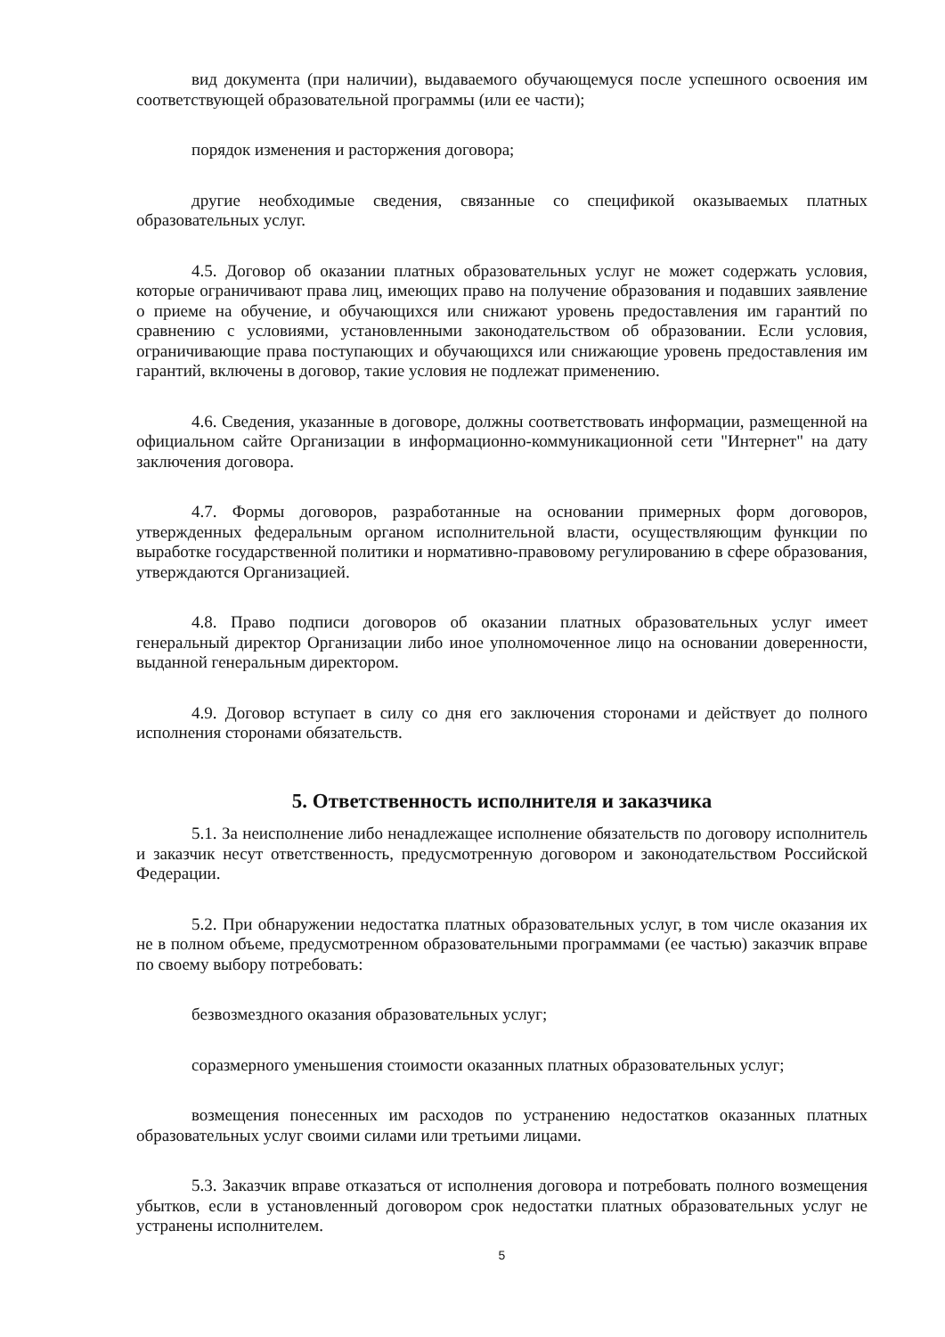вид документа (при наличии), выдаваемого обучающемуся после успешного освоения им соответствующей образовательной программы (или ее части);
порядок изменения и расторжения договора;
другие необходимые сведения, связанные со спецификой оказываемых платных образовательных услуг.
4.5. Договор об оказании платных образовательных услуг не может содержать условия, которые ограничивают права лиц, имеющих право на получение образования и подавших заявление о приеме на обучение, и обучающихся или снижают уровень предоставления им гарантий по сравнению с условиями, установленными законодательством об образовании. Если условия, ограничивающие права поступающих и обучающихся или снижающие уровень предоставления им гарантий, включены в договор, такие условия не подлежат применению.
4.6. Сведения, указанные в договоре, должны соответствовать информации, размещенной на официальном сайте Организации в информационно-коммуникационной сети "Интернет" на дату заключения договора.
4.7. Формы договоров, разработанные на основании примерных форм договоров, утвержденных федеральным органом исполнительной власти, осуществляющим функции по выработке государственной политики и нормативно-правовому регулированию в сфере образования, утверждаются Организацией.
4.8. Право подписи договоров об оказании платных образовательных услуг имеет генеральный директор Организации либо иное уполномоченное лицо на основании доверенности, выданной генеральным директором.
4.9. Договор вступает в силу со дня его заключения сторонами и действует до полного исполнения сторонами обязательств.
5. Ответственность исполнителя и заказчика
5.1. За неисполнение либо ненадлежащее исполнение обязательств по договору исполнитель и заказчик несут ответственность, предусмотренную договором и законодательством Российской Федерации.
5.2. При обнаружении недостатка платных образовательных услуг, в том числе оказания их не в полном объеме, предусмотренном образовательными программами (ее частью) заказчик вправе по своему выбору потребовать:
безвозмездного оказания образовательных услуг;
соразмерного уменьшения стоимости оказанных платных образовательных услуг;
возмещения понесенных им расходов по устранению недостатков оказанных платных образовательных услуг своими силами или третьими лицами.
5.3. Заказчик вправе отказаться от исполнения договора и потребовать полного возмещения убытков, если в установленный договором срок недостатки платных образовательных услуг не устранены исполнителем.
5